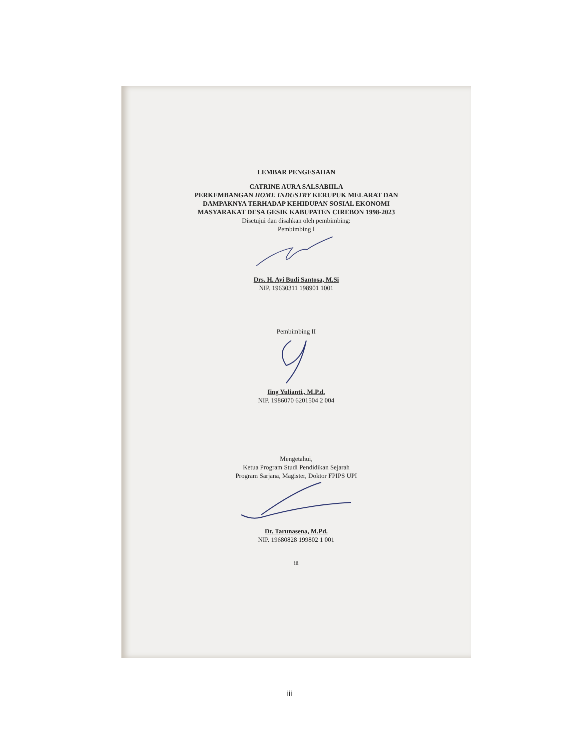LEMBAR PENGESAHAN
CATRINE AURA SALSABIILA
PERKEMBANGAN HOME INDUSTRY KERUPUK MELARAT DAN
DAMPAKNYA TERHADAP KEHIDUPAN SOSIAL EKONOMI
MASYARAKAT DESA GESIK KABUPATEN CIREBON 1998-2023
Disetujui dan disahkan oleh pembimbing:
Pembimbing I
Drs. H. Ayi Budi Santosa, M.Si
NIP. 19630311 198901 1001
Pembimbing II
Iing Yulianti., M.P.d.
NIP. 1986070 6201504 2 004
Mengetahui,
Ketua Program Studi Pendidikan Sejarah
Program Sarjana, Magister, Doktor FPIPS UPI
Dr. Tarunasena, M.Pd.
NIP. 19680828 199802 1 001
iii
iii